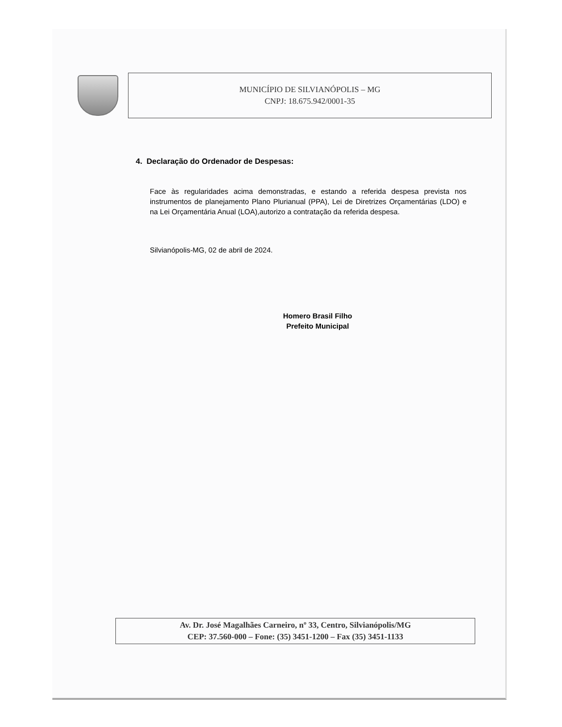MUNICÍPIO DE SILVIANÓPOLIS – MG
CNPJ: 18.675.942/0001-35
4. Declaração do Ordenador de Despesas:
Face às regularidades acima demonstradas, e estando a referida despesa prevista nos instrumentos de planejamento Plano Plurianual (PPA), Lei de Diretrizes Orçamentárias (LDO) e na Lei Orçamentária Anual (LOA),autorizo a contratação da referida despesa.
Silvianópolis-MG, 02 de abril de 2024.
Homero Brasil Filho
Prefeito Municipal
Av. Dr. José Magalhães Carneiro, nº 33, Centro, Silvianópolis/MG
CEP: 37.560-000 – Fone: (35) 3451-1200 – Fax (35) 3451-1133